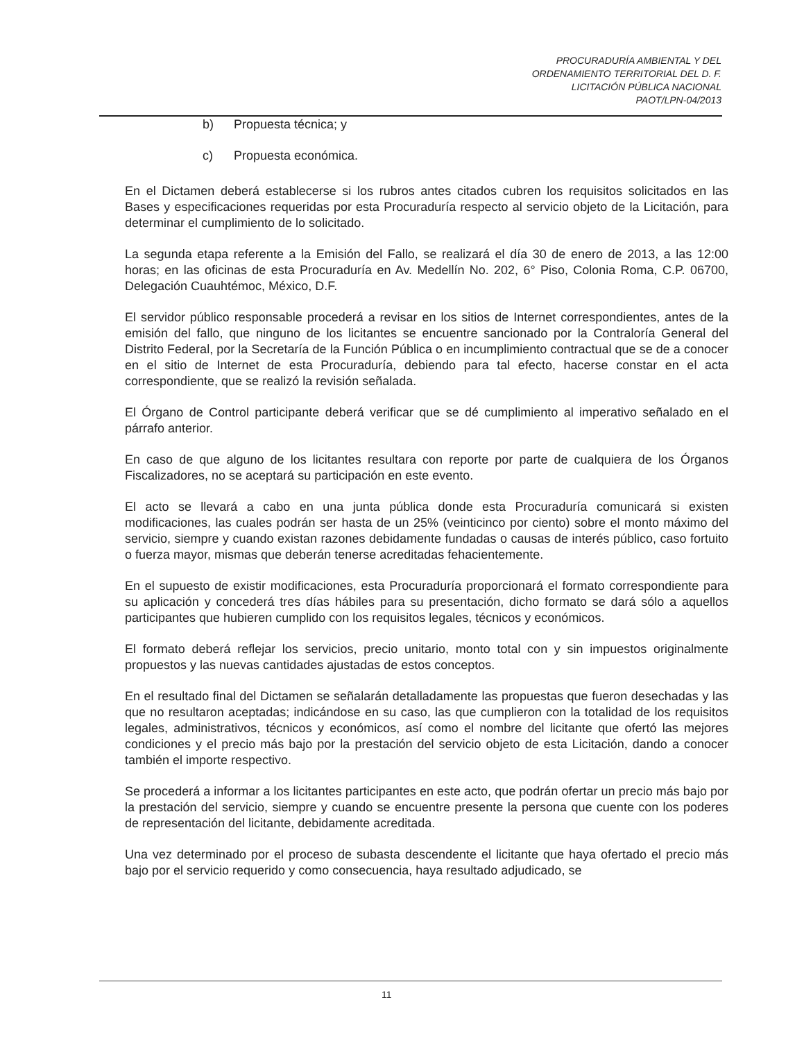PROCURADURÍA AMBIENTAL Y DEL
ORDENAMIENTO TERRITORIAL DEL D. F.
LICITACIÓN PÚBLICA NACIONAL
PAOT/LPN-04/2013
b) Propuesta técnica; y
c) Propuesta económica.
En el Dictamen deberá establecerse si los rubros antes citados cubren los requisitos solicitados en las Bases y especificaciones requeridas por esta Procuraduría respecto al servicio objeto de la Licitación, para determinar el cumplimiento de lo solicitado.
La segunda etapa referente a la Emisión del Fallo, se realizará el día 30 de enero de 2013, a las 12:00 horas; en las oficinas de esta Procuraduría en Av. Medellín No. 202, 6° Piso, Colonia Roma, C.P. 06700, Delegación Cuauhtémoc, México, D.F.
El servidor público responsable procederá a revisar en los sitios de Internet correspondientes, antes de la emisión del fallo, que ninguno de los licitantes se encuentre sancionado por la Contraloría General del Distrito Federal, por la Secretaría de la Función Pública o en incumplimiento contractual que se de a conocer en el sitio de Internet de esta Procuraduría, debiendo para tal efecto, hacerse constar en el acta correspondiente, que se realizó la revisión señalada.
El Órgano de Control participante deberá verificar que se dé cumplimiento al imperativo señalado en el párrafo anterior.
En caso de que alguno de los licitantes resultara con reporte por parte de cualquiera de los Órganos Fiscalizadores, no se aceptará su participación en este evento.
El acto se llevará a cabo en una junta pública donde esta Procuraduría comunicará si existen modificaciones, las cuales podrán ser hasta de un 25% (veinticinco por ciento) sobre el monto máximo del servicio, siempre y cuando existan razones debidamente fundadas o causas de interés público, caso fortuito o fuerza mayor, mismas que deberán tenerse acreditadas fehacientemente.
En el supuesto de existir modificaciones, esta Procuraduría proporcionará el formato correspondiente para su aplicación y concederá tres días hábiles para su presentación, dicho formato se dará sólo a aquellos participantes que hubieren cumplido con los requisitos legales, técnicos y económicos.
El formato deberá reflejar los servicios, precio unitario, monto total con y sin impuestos originalmente propuestos y las nuevas cantidades ajustadas de estos conceptos.
En el resultado final del Dictamen se señalarán detalladamente las propuestas que fueron desechadas y las que no resultaron aceptadas; indicándose en su caso, las que cumplieron con la totalidad de los requisitos legales, administrativos, técnicos y económicos, así como el nombre del licitante que ofertó las mejores condiciones y el precio más bajo por la prestación del servicio objeto de esta Licitación, dando a conocer también el importe respectivo.
Se procederá a informar a los licitantes participantes en este acto, que podrán ofertar un precio más bajo por la prestación del servicio, siempre y cuando se encuentre presente la persona que cuente con los poderes de representación del licitante, debidamente acreditada.
Una vez determinado por el proceso de subasta descendente el licitante que haya ofertado el precio más bajo por el servicio requerido y como consecuencia, haya resultado adjudicado, se
11